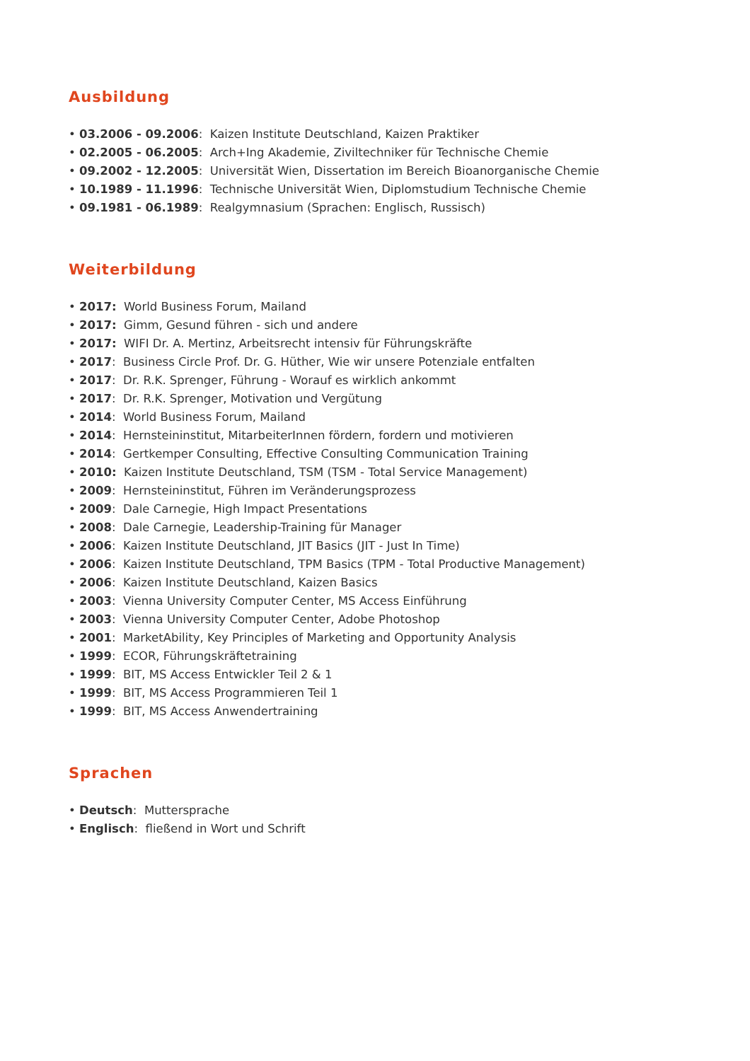Ausbildung
• 03.2006 - 09.2006: Kaizen Institute Deutschland, Kaizen Praktiker
• 02.2005 - 06.2005: Arch+Ing Akademie, Ziviltechniker für Technische Chemie
• 09.2002 - 12.2005: Universität Wien, Dissertation im Bereich Bioanorganische Chemie
• 10.1989 - 11.1996: Technische Universität Wien, Diplomstudium Technische Chemie
• 09.1981 - 06.1989: Realgymnasium (Sprachen: Englisch, Russisch)
Weiterbildung
• 2017: World Business Forum, Mailand
• 2017: Gimm, Gesund führen - sich und andere
• 2017: WIFI Dr. A. Mertinz, Arbeitsrecht intensiv für Führungskräfte
• 2017: Business Circle Prof. Dr. G. Hüther, Wie wir unsere Potenziale entfalten
• 2017: Dr. R.K. Sprenger, Führung - Worauf es wirklich ankommt
• 2017: Dr. R.K. Sprenger, Motivation und Vergütung
• 2014: World Business Forum, Mailand
• 2014: Hernsteininstitut, MitarbeiterInnen fördern, fordern und motivieren
• 2014: Gertkemper Consulting, Effective Consulting Communication Training
• 2010: Kaizen Institute Deutschland, TSM (TSM - Total Service Management)
• 2009: Hernsteininstitut, Führen im Veränderungsprozess
• 2009: Dale Carnegie, High Impact Presentations
• 2008: Dale Carnegie, Leadership-Training für Manager
• 2006: Kaizen Institute Deutschland, JIT Basics (JIT - Just In Time)
• 2006: Kaizen Institute Deutschland, TPM Basics (TPM - Total Productive Management)
• 2006: Kaizen Institute Deutschland, Kaizen Basics
• 2003: Vienna University Computer Center, MS Access Einführung
• 2003: Vienna University Computer Center, Adobe Photoshop
• 2001: MarketAbility, Key Principles of Marketing and Opportunity Analysis
• 1999: ECOR, Führungskräftetraining
• 1999: BIT, MS Access Entwickler Teil 2 & 1
• 1999: BIT, MS Access Programmieren Teil 1
• 1999: BIT, MS Access Anwendertraining
Sprachen
• Deutsch: Muttersprache
• Englisch: fließend in Wort und Schrift